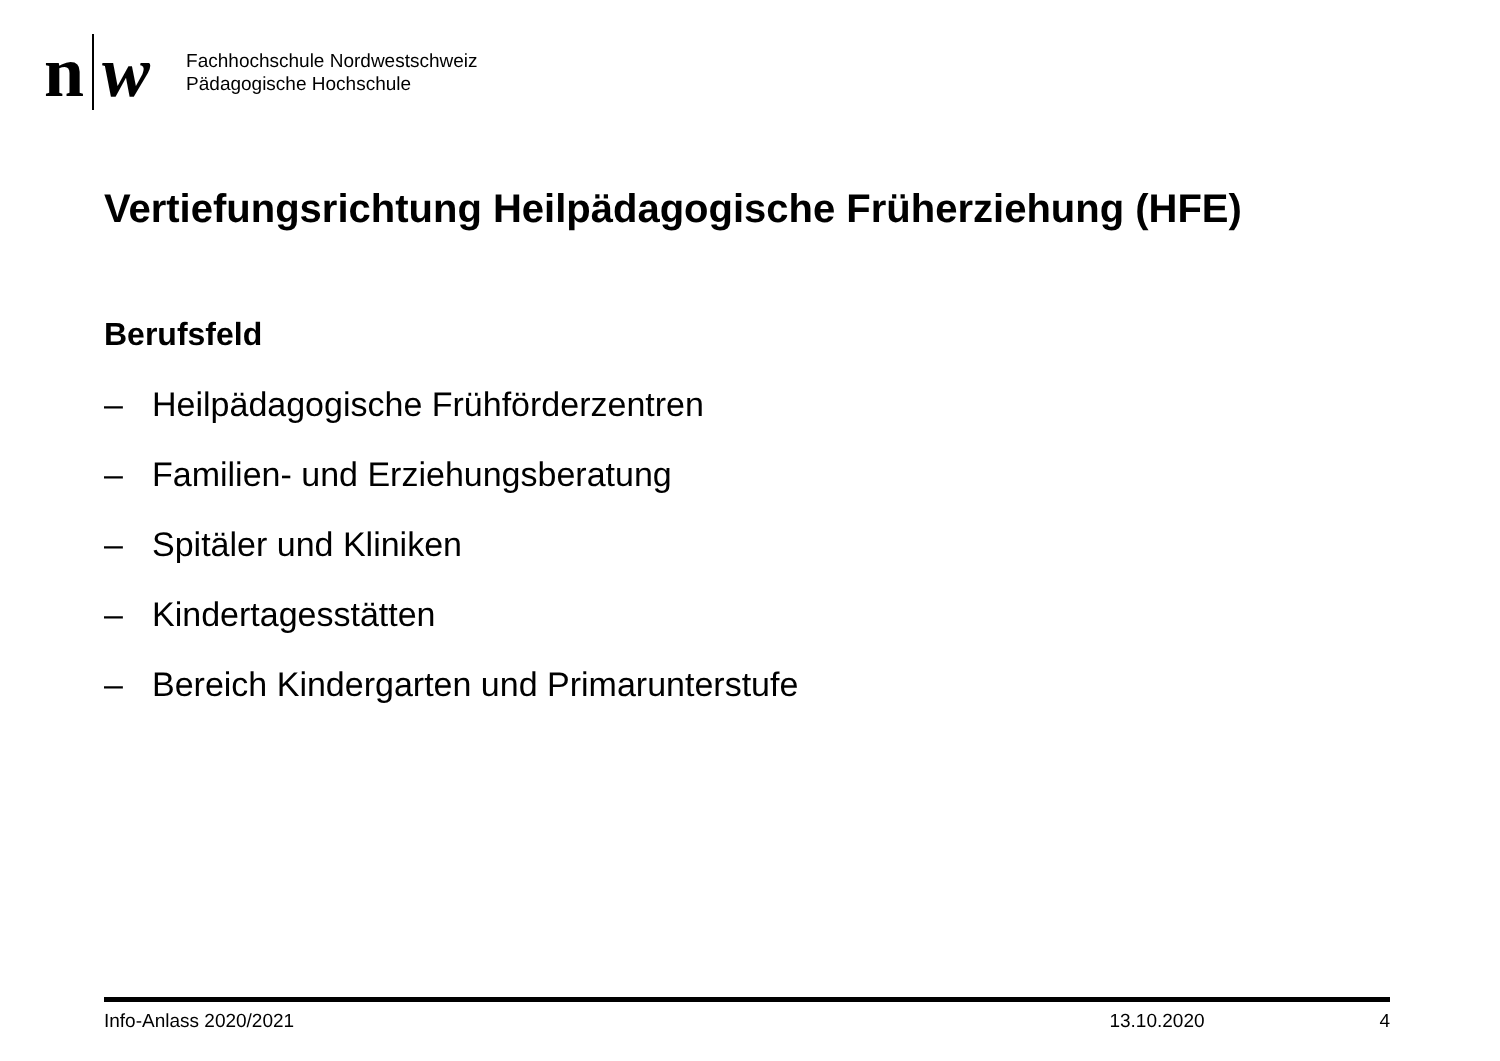n w
Fachhochschule Nordwestschweiz
Pädagogische Hochschule
Vertiefungsrichtung Heilpädagogische Früherziehung (HFE)
Berufsfeld
– Heilpädagogische Frühförderzentren
– Familien- und Erziehungsberatung
– Spitäler und Kliniken
– Kindertagesstätten
– Bereich Kindergarten und Primarunterstufe
Info-Anlass 2020/2021 13.10.2020 4